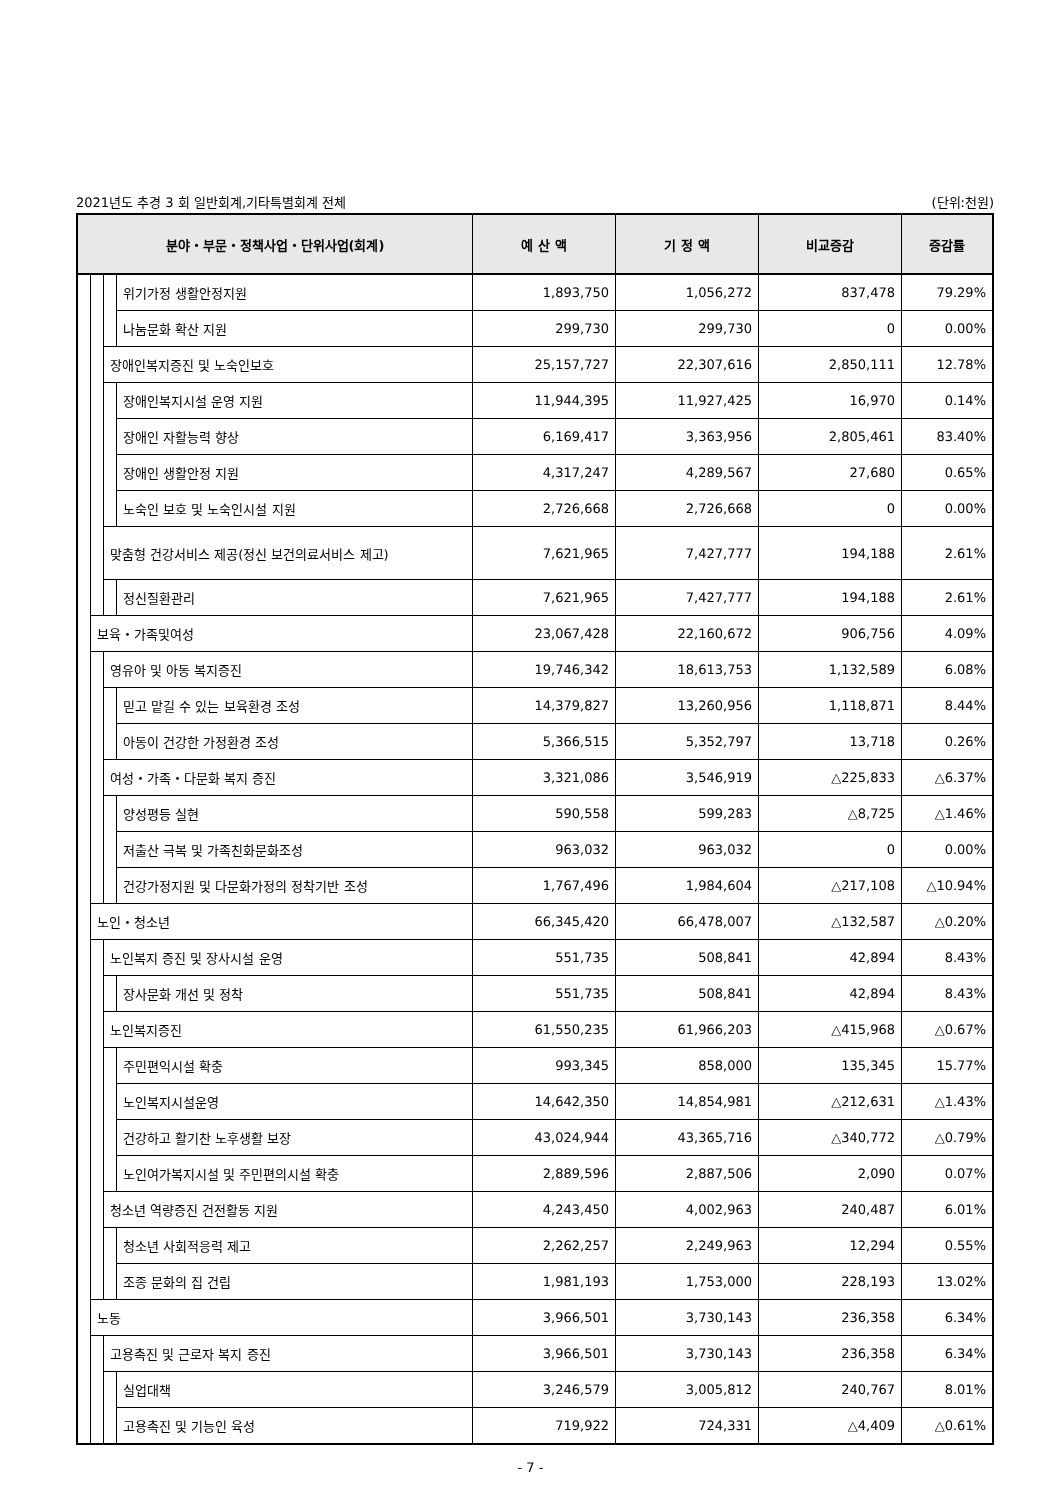2021년도 추경 3 회 일반회계,기타특별회계 전체 (단위:천원)
| 분야・부문・정책사업・단위사업(회계) | | | | 예 산 액 | 기 정 액 | 비교증감 | 증감률 |
| --- | --- | --- | --- | --- | --- | --- | --- |
| | | | 위기가정 생활안정지원 | 1,893,750 | 1,056,272 | 837,478 | 79.29% |
| | | | 나눔문화 확산 지원 | 299,730 | 299,730 | 0 | 0.00% |
| | | 장애인복지증진 및 노숙인보호 | | 25,157,727 | 22,307,616 | 2,850,111 | 12.78% |
| | | | 장애인복지시설 운영 지원 | 11,944,395 | 11,927,425 | 16,970 | 0.14% |
| | | | 장애인 자활능력 향상 | 6,169,417 | 3,363,956 | 2,805,461 | 83.40% |
| | | | 장애인 생활안정 지원 | 4,317,247 | 4,289,567 | 27,680 | 0.65% |
| | | | 노숙인 보호 및 노숙인시설 지원 | 2,726,668 | 2,726,668 | 0 | 0.00% |
| | | 맞춤형 건강서비스 제공(정신 보건의료서비스 제고) | | 7,621,965 | 7,427,777 | 194,188 | 2.61% |
| | | | 정신질환관리 | 7,621,965 | 7,427,777 | 194,188 | 2.61% |
| | 보육・가족및여성 | | | 23,067,428 | 22,160,672 | 906,756 | 4.09% |
| | | 영유아 및 아동 복지증진 | | 19,746,342 | 18,613,753 | 1,132,589 | 6.08% |
| | | | 믿고 맡길 수 있는 보육환경 조성 | 14,379,827 | 13,260,956 | 1,118,871 | 8.44% |
| | | | 아동이 건강한 가정환경 조성 | 5,366,515 | 5,352,797 | 13,718 | 0.26% |
| | | 여성・가족・다문화 복지 증진 | | 3,321,086 | 3,546,919 | △225,833 | △6.37% |
| | | | 양성평등 실현 | 590,558 | 599,283 | △8,725 | △1.46% |
| | | | 저출산 극복 및 가족친화문화조성 | 963,032 | 963,032 | 0 | 0.00% |
| | | | 건강가정지원 및 다문화가정의 정착기반 조성 | 1,767,496 | 1,984,604 | △217,108 | △10.94% |
| | 노인・청소년 | | | 66,345,420 | 66,478,007 | △132,587 | △0.20% |
| | | 노인복지 증진 및 장사시설 운영 | | 551,735 | 508,841 | 42,894 | 8.43% |
| | | | 장사문화 개선 및 정착 | 551,735 | 508,841 | 42,894 | 8.43% |
| | | 노인복지증진 | | 61,550,235 | 61,966,203 | △415,968 | △0.67% |
| | | | 주민편익시설 확충 | 993,345 | 858,000 | 135,345 | 15.77% |
| | | | 노인복지시설운영 | 14,642,350 | 14,854,981 | △212,631 | △1.43% |
| | | | 건강하고 활기찬 노후생활 보장 | 43,024,944 | 43,365,716 | △340,772 | △0.79% |
| | | | 노인여가복지시설 및 주민편의시설 확충 | 2,889,596 | 2,887,506 | 2,090 | 0.07% |
| | | 청소년 역량증진 건전활동 지원 | | 4,243,450 | 4,002,963 | 240,487 | 6.01% |
| | | | 청소년 사회적응력 제고 | 2,262,257 | 2,249,963 | 12,294 | 0.55% |
| | | | 조종 문화의 집 건립 | 1,981,193 | 1,753,000 | 228,193 | 13.02% |
| | 노동 | | | 3,966,501 | 3,730,143 | 236,358 | 6.34% |
| | | 고용촉진 및 근로자 복지 증진 | | 3,966,501 | 3,730,143 | 236,358 | 6.34% |
| | | | 실업대책 | 3,246,579 | 3,005,812 | 240,767 | 8.01% |
| | | | 고용촉진 및 기능인 육성 | 719,922 | 724,331 | △4,409 | △0.61% |
- 7 -